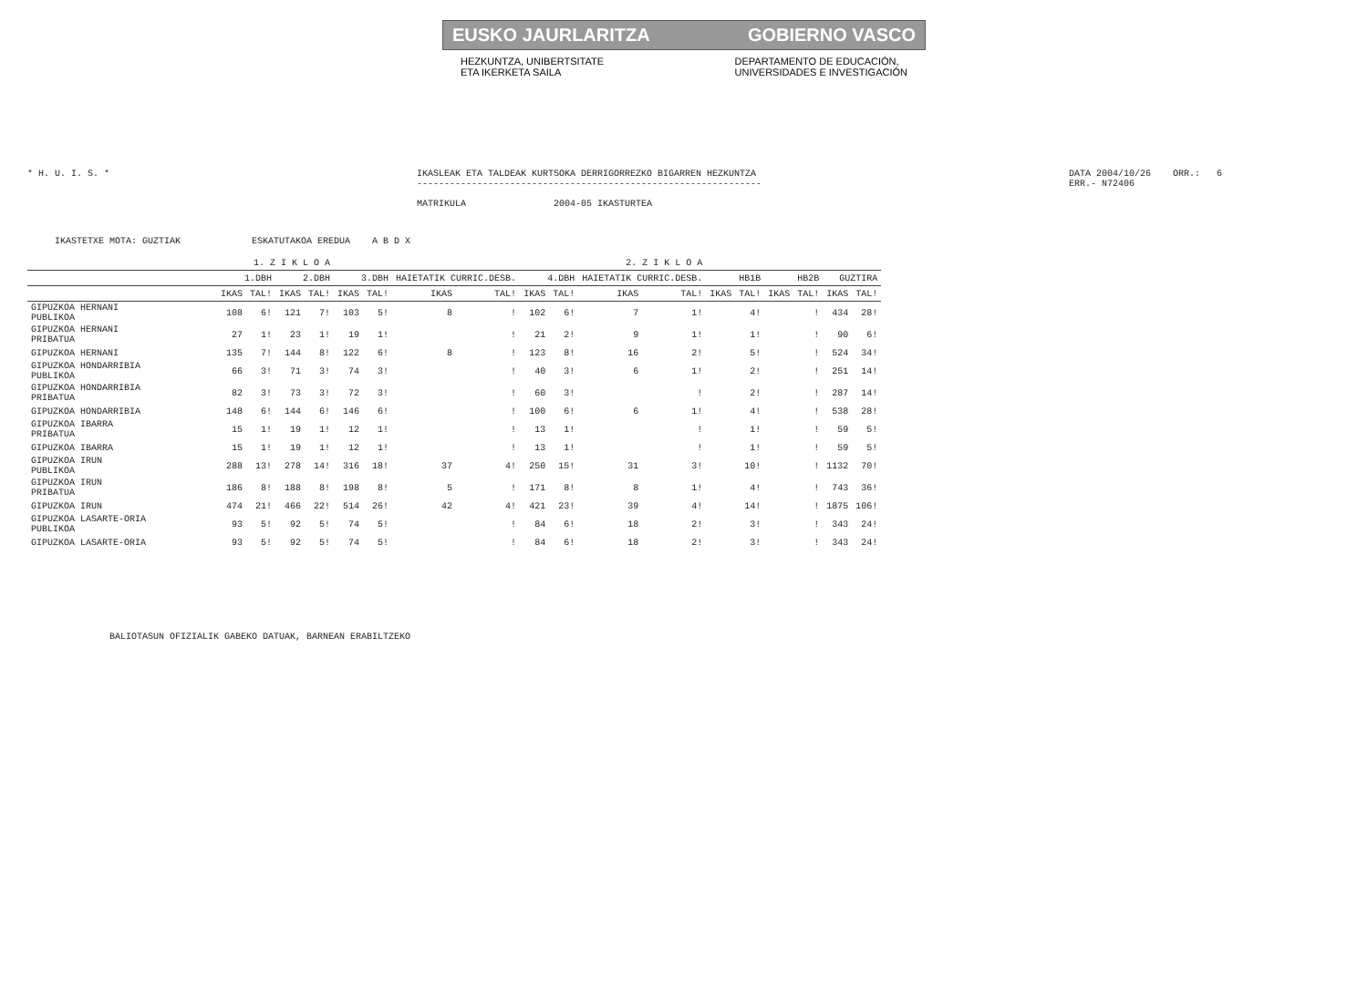EUSKO JAURLARITZA GOBIERNO VASCO
HEZKUNTZA, UNIBERTSITATE
ETA IKERKETA SAILA
DEPARTAMENTO DE EDUCACIÓN,
UNIVERSIDADES E INVESTIGACIÓN
* H. U. I. S. * IKASLEAK ETA TALDEAK KURTSOKA DERRIGORREZKO BIGARREN HEZKUNTZA
---------------------------------------------------------------
MATRIKULA 2004-05 IKASTURTEA
DATA 2004/10/26 ORR.: 6
ERR.- N72406
IKASTETXE MOTA: GUZTIAK ESKATUTAKOA EREDUA A B D X
| | 1. Z I K L O A | | | | 2. Z I K L O A | | | | | | | | | | | | | |
| --- | --- | --- | --- | --- | --- | --- | --- | --- | --- | --- | --- | --- | --- | --- | --- | --- | --- | --- |
| | 1.DBH | | 2.DBH | | 3.DBH | | HAIETATIK CURRIC.DESB. | | 4.DBH | | HAIETATIK CURRIC.DESB. | | HB1B | | HB2B | | GUZTIRA | |
| | IKAS | TAL! | IKAS | TAL! | IKAS | TAL! | IKAS | TAL! | IKAS | TAL! | IKAS | TAL! | IKAS | TAL! | IKAS | TAL! | IKAS | TAL! |
| GIPUZKOA HERNANI PUBLIKOA | 108 | 6! | 121 | 7! | 103 | 5! | 8 | ! | 102 | 6! | 7 | 1! | | 4! | | ! | 434 | 28! |
| GIPUZKOA HERNANI PRIBATUA | 27 | 1! | 23 | 1! | 19 | 1! | | ! | 21 | 2! | 9 | 1! | | 1! | | ! | 90 | 6! |
| GIPUZKOA HERNANI | 135 | 7! | 144 | 8! | 122 | 6! | 8 | ! | 123 | 8! | 16 | 2! | | 5! | | ! | 524 | 34! |
| GIPUZKOA HONDARRIBIA PUBLIKOA | 66 | 3! | 71 | 3! | 74 | 3! | | ! | 40 | 3! | 6 | 1! | | 2! | | ! | 251 | 14! |
| GIPUZKOA HONDARRIBIA PRIBATUA | 82 | 3! | 73 | 3! | 72 | 3! | | ! | 60 | 3! | | ! | | 2! | | ! | 287 | 14! |
| GIPUZKOA HONDARRIBIA | 148 | 6! | 144 | 6! | 146 | 6! | | ! | 100 | 6! | 6 | 1! | | 4! | | ! | 538 | 28! |
| GIPUZKOA IBARRA PRIBATUA | 15 | 1! | 19 | 1! | 12 | 1! | | ! | 13 | 1! | | ! | | 1! | | ! | 59 | 5! |
| GIPUZKOA IBARRA | 15 | 1! | 19 | 1! | 12 | 1! | | ! | 13 | 1! | | ! | | 1! | | ! | 59 | 5! |
| GIPUZKOA IRUN PUBLIKOA | 288 | 13! | 278 | 14! | 316 | 18! | 37 | 4! | 250 | 15! | 31 | 3! | | 10! | | ! | 1132 | 70! |
| GIPUZKOA IRUN PRIBATUA | 186 | 8! | 188 | 8! | 198 | 8! | 5 | ! | 171 | 8! | 8 | 1! | | 4! | | ! | 743 | 36! |
| GIPUZKOA IRUN | 474 | 21! | 466 | 22! | 514 | 26! | 42 | 4! | 421 | 23! | 39 | 4! | | 14! | | ! | 1875 | 106! |
| GIPUZKOA LASARTE-ORIA PUBLIKOA | 93 | 5! | 92 | 5! | 74 | 5! | | ! | 84 | 6! | 18 | 2! | | 3! | | ! | 343 | 24! |
| GIPUZKOA LASARTE-ORIA | 93 | 5! | 92 | 5! | 74 | 5! | | ! | 84 | 6! | 18 | 2! | | 3! | | ! | 343 | 24! |
BALIOTASUN OFIZIALIK GABEKO DATUAK, BARNEAN ERABILTZEKO